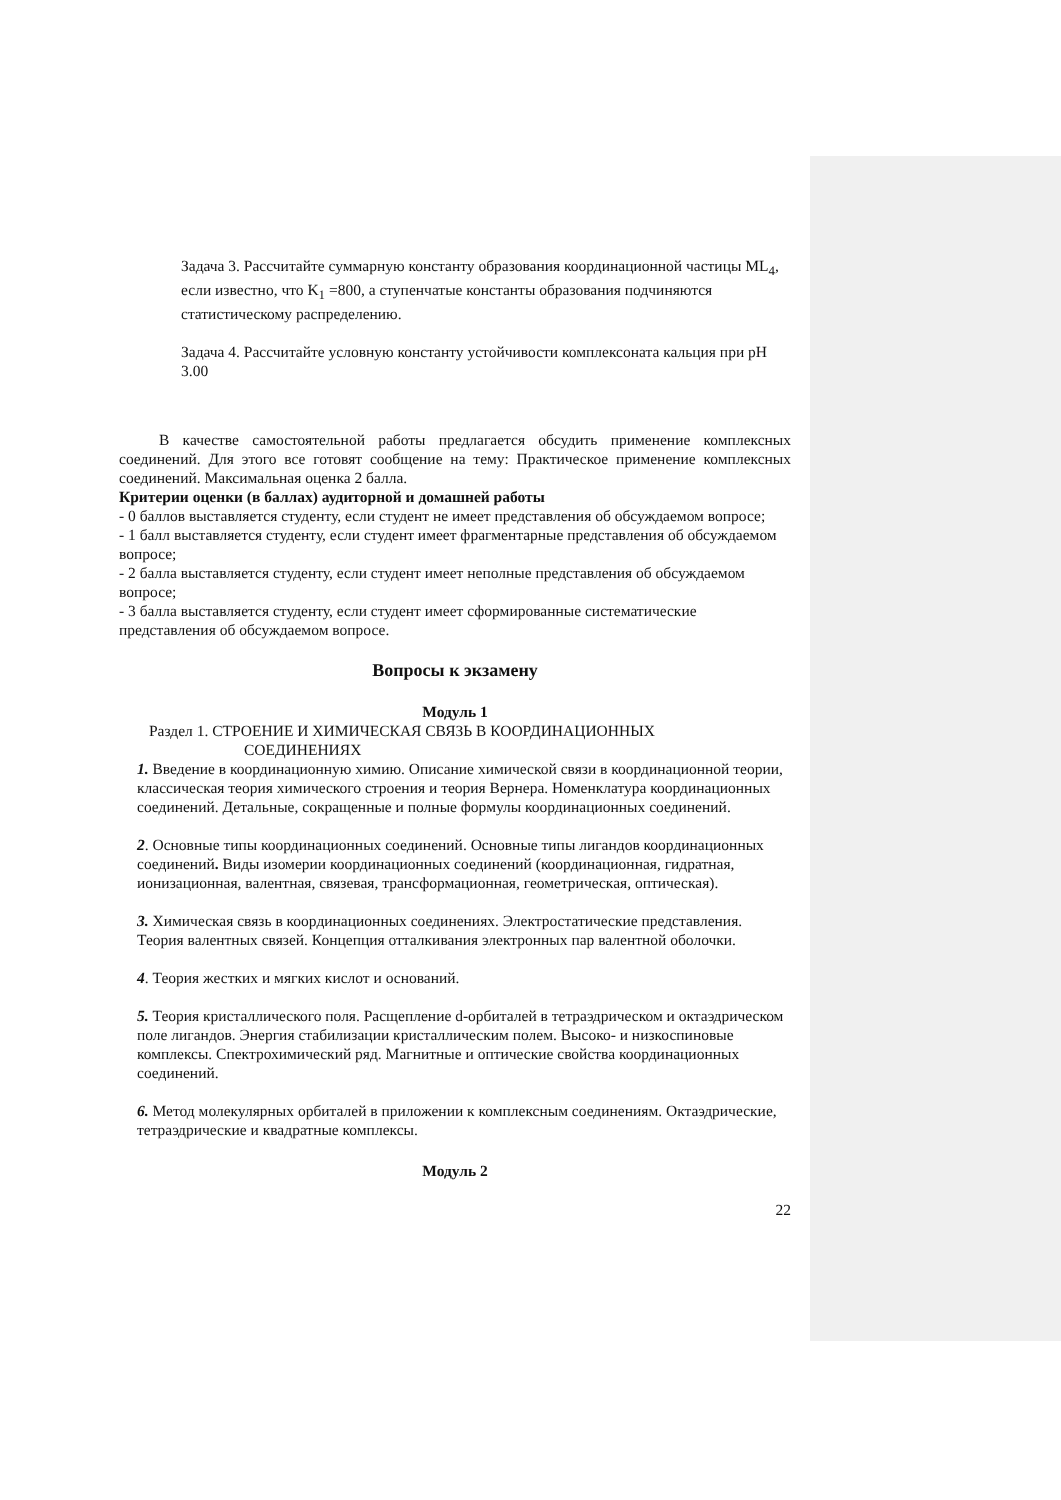Задача 3. Рассчитайте суммарную константу образования координационной частицы ML<sub>4</sub>, если известно, что K<sub>1</sub> =800, а ступенчатые константы образования подчиняются статистическому распределению.
Задача 4. Рассчитайте условную константу устойчивости комплексоната кальция при pH 3.00
В качестве самостоятельной работы предлагается обсудить применение комплексных соединений. Для этого все готовят сообщение на тему: Практическое применение комплексных соединений. Максимальная оценка 2 балла.
Критерии оценки (в баллах) аудиторной и домашней работы
- 0 баллов выставляется студенту, если студент не имеет представления об обсуждаемом вопросе;
- 1 балл выставляется студенту, если студент имеет фрагментарные представления об обсуждаемом вопросе;
- 2 балла выставляется студенту, если студент имеет неполные представления об обсуждаемом вопросе;
- 3 балла выставляется студенту, если студент имеет сформированные систематические представления об обсуждаемом вопросе.
Вопросы к экзамену
Модуль 1
Раздел 1. СТРОЕНИЕ И ХИМИЧЕСКАЯ СВЯЗЬ В КООРДИНАЦИОННЫХ
СОЕДИНЕНИЯХ
1. Введение в координационную химию. Описание химической связи в координационной теории, классическая теория химического строения и теория Вернера. Номенклатура координационных соединений. Детальные, сокращенные и полные формулы координационных соединений.
2. Основные типы координационных соединений. Основные типы лигандов координационных соединений. Виды изомерии координационных соединений (координационная, гидратная, ионизационная, валентная, связевая, трансформационная, геометрическая, оптическая).
3. Химическая связь в координационных соединениях. Электростатические представления. Теория валентных связей. Концепция отталкивания электронных пар валентной оболочки.
4. Теория жестких и мягких кислот и оснований.
5. Теория кристаллического поля. Расщепление d-орбиталей в тетраэдрическом и октаэдрическом поле лигандов. Энергия стабилизации кристаллическим полем. Высоко- и низкоспиновые комплексы. Спектрохимический ряд. Магнитные и оптические свойства координационных соединений.
6. Метод молекулярных орбиталей в приложении к комплексным соединениям. Октаэдрические, тетраэдрические и квадратные комплексы.
Модуль 2
22